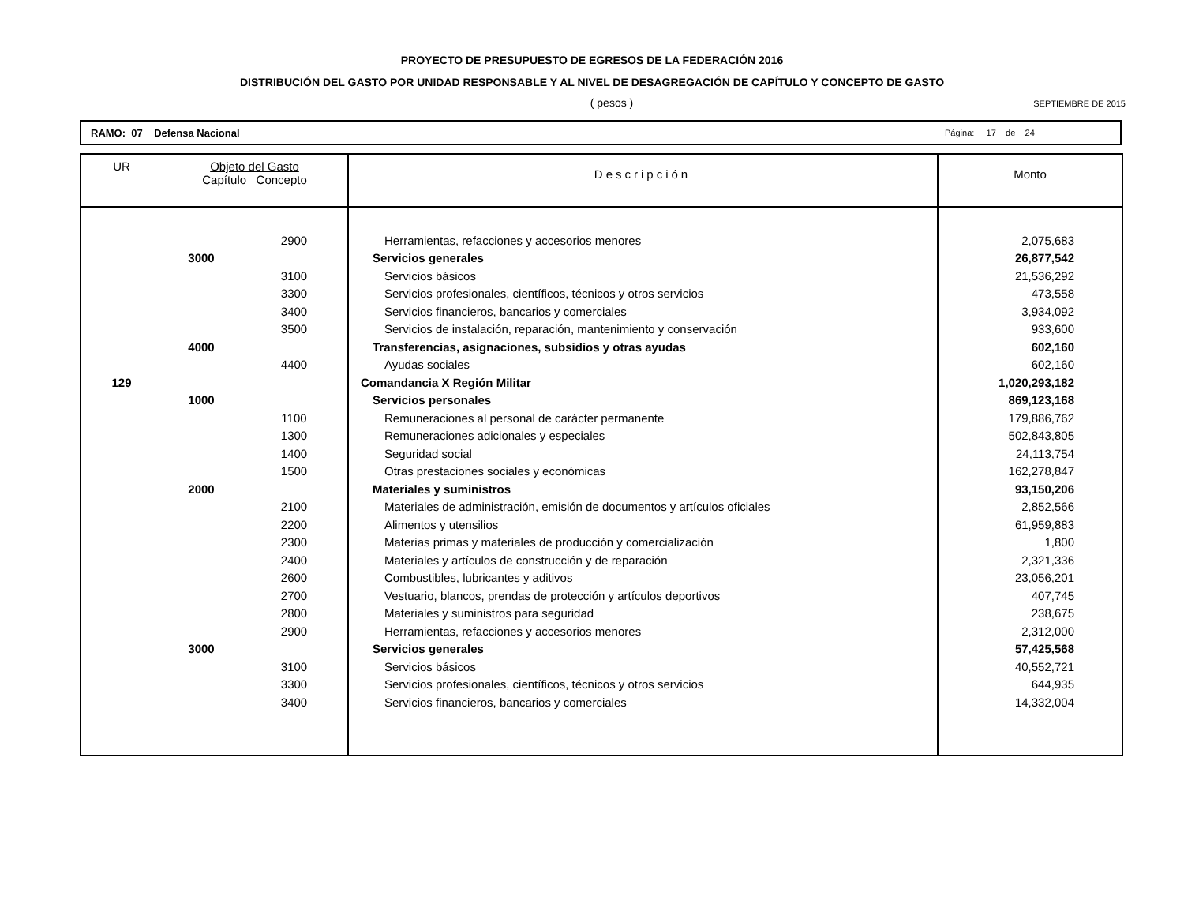PROYECTO DE PRESUPUESTO DE EGRESOS DE LA FEDERACIÓN 2016
DISTRIBUCIÓN DEL GASTO POR UNIDAD RESPONSABLE Y AL NIVEL DE DESAGREGACIÓN DE CAPÍTULO Y CONCEPTO DE GASTO
( pesos )
SEPTIEMBRE DE 2015
RAMO: 07 Defensa Nacional Página: 17 de 24
| UR | Objeto del Gasto Capítulo Concepto | | Descripción | Monto |
| --- | --- | --- | --- | --- |
| | | 2900 | Herramientas, refacciones y accesorios menores | 2,075,683 |
| | 3000 | | Servicios generales | 26,877,542 |
| | | 3100 | Servicios básicos | 21,536,292 |
| | | 3300 | Servicios profesionales, científicos, técnicos y otros servicios | 473,558 |
| | | 3400 | Servicios financieros, bancarios y comerciales | 3,934,092 |
| | | 3500 | Servicios de instalación, reparación, mantenimiento y conservación | 933,600 |
| | 4000 | | Transferencias, asignaciones, subsidios y otras ayudas | 602,160 |
| | | 4400 | Ayudas sociales | 602,160 |
| 129 | | | Comandancia X Región Militar | 1,020,293,182 |
| | 1000 | | Servicios personales | 869,123,168 |
| | | 1100 | Remuneraciones al personal de carácter permanente | 179,886,762 |
| | | 1300 | Remuneraciones adicionales y especiales | 502,843,805 |
| | | 1400 | Seguridad social | 24,113,754 |
| | | 1500 | Otras prestaciones sociales y económicas | 162,278,847 |
| | 2000 | | Materiales y suministros | 93,150,206 |
| | | 2100 | Materiales de administración, emisión de documentos y artículos oficiales | 2,852,566 |
| | | 2200 | Alimentos y utensilios | 61,959,883 |
| | | 2300 | Materias primas y materiales de producción y comercialización | 1,800 |
| | | 2400 | Materiales y artículos de construcción y de reparación | 2,321,336 |
| | | 2600 | Combustibles, lubricantes y aditivos | 23,056,201 |
| | | 2700 | Vestuario, blancos, prendas de protección y artículos deportivos | 407,745 |
| | | 2800 | Materiales y suministros para seguridad | 238,675 |
| | | 2900 | Herramientas, refacciones y accesorios menores | 2,312,000 |
| | 3000 | | Servicios generales | 57,425,568 |
| | | 3100 | Servicios básicos | 40,552,721 |
| | | 3300 | Servicios profesionales, científicos, técnicos y otros servicios | 644,935 |
| | | 3400 | Servicios financieros, bancarios y comerciales | 14,332,004 |